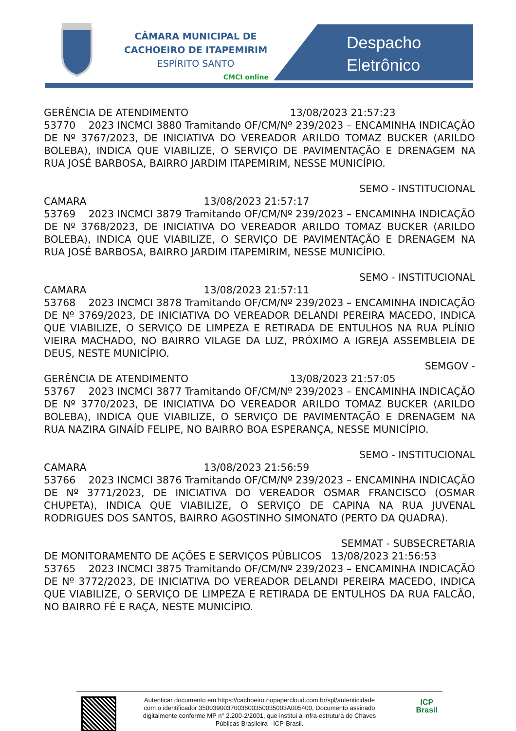CÂMARA MUNICIPAL DE
CACHOEIRO DE ITAPEMIRIM
ESPÍRITO SANTO
CMCI online
Despacho
Eletrônico
GERÊNCIA DE ATENDIMENTO 13/08/2023 21:57:23
53770 2023 INCMCI 3880 Tramitando OF/CM/Nº 239/2023 – ENCAMINHA INDICAÇÃO DE Nº 3767/2023, DE INICIATIVA DO VEREADOR ARILDO TOMAZ BUCKER (ARILDO BOLEBA), INDICA QUE VIABILIZE, O SERVIÇO DE PAVIMENTAÇÃO E DRENAGEM NA RUA JOSÉ BARBOSA, BAIRRO JARDIM ITAPEMIRIM, NESSE MUNICÍPIO.
SEMO - INSTITUCIONAL
CAMARA 13/08/2023 21:57:17
53769 2023 INCMCI 3879 Tramitando OF/CM/Nº 239/2023 – ENCAMINHA INDICAÇÃO DE Nº 3768/2023, DE INICIATIVA DO VEREADOR ARILDO TOMAZ BUCKER (ARILDO BOLEBA), INDICA QUE VIABILIZE, O SERVIÇO DE PAVIMENTAÇÃO E DRENAGEM NA RUA JOSÉ BARBOSA, BAIRRO JARDIM ITAPEMIRIM, NESSE MUNICÍPIO.
SEMO - INSTITUCIONAL
CAMARA 13/08/2023 21:57:11
53768 2023 INCMCI 3878 Tramitando OF/CM/Nº 239/2023 – ENCAMINHA INDICAÇÃO DE Nº 3769/2023, DE INICIATIVA DO VEREADOR DELANDI PEREIRA MACEDO, INDICA QUE VIABILIZE, O SERVIÇO DE LIMPEZA E RETIRADA DE ENTULHOS NA RUA PLÍNIO VIEIRA MACHADO, NO BAIRRO VILAGE DA LUZ, PRÓXIMO A IGREJA ASSEMBLEIA DE DEUS, NESTE MUNICÍPIO.
SEMGOV -
GERÊNCIA DE ATENDIMENTO 13/08/2023 21:57:05
53767 2023 INCMCI 3877 Tramitando OF/CM/Nº 239/2023 – ENCAMINHA INDICAÇÃO DE Nº 3770/2023, DE INICIATIVA DO VEREADOR ARILDO TOMAZ BUCKER (ARILDO BOLEBA), INDICA QUE VIABILIZE, O SERVIÇO DE PAVIMENTAÇÃO E DRENAGEM NA RUA NAZIRA GINAÍD FELIPE, NO BAIRRO BOA ESPERANÇA, NESSE MUNICÍPIO.
SEMO - INSTITUCIONAL
CAMARA 13/08/2023 21:56:59
53766 2023 INCMCI 3876 Tramitando OF/CM/Nº 239/2023 – ENCAMINHA INDICAÇÃO DE Nº 3771/2023, DE INICIATIVA DO VEREADOR OSMAR FRANCISCO (OSMAR CHUPETA), INDICA QUE VIABILIZE, O SERVIÇO DE CAPINA NA RUA JUVENAL RODRIGUES DOS SANTOS, BAIRRO AGOSTINHO SIMONATO (PERTO DA QUADRA).
SEMMAT - SUBSECRETARIA
DE MONITORAMENTO DE AÇÕES E SERVIÇOS PÚBLICOS 13/08/2023 21:56:53
53765 2023 INCMCI 3875 Tramitando OF/CM/Nº 239/2023 – ENCAMINHA INDICAÇÃO DE Nº 3772/2023, DE INICIATIVA DO VEREADOR DELANDI PEREIRA MACEDO, INDICA QUE VIABILIZE, O SERVIÇO DE LIMPEZA E RETIRADA DE ENTULHOS DA RUA FALCÃO, NO BAIRRO FÉ E RAÇA, NESTE MUNICÍPIO.
Autenticar documento em https://cachoeiro.nopapercloud.com.br/spl/autenticidade
com o identificador 3500390037003600350035003A005400, Documento assinado
digitalmente conforme MP n° 2.200-2/2001, que institui a Infra-estrutura de Chaves
Públicas Brasileira - ICP-Brasil.
ICP
Brasil